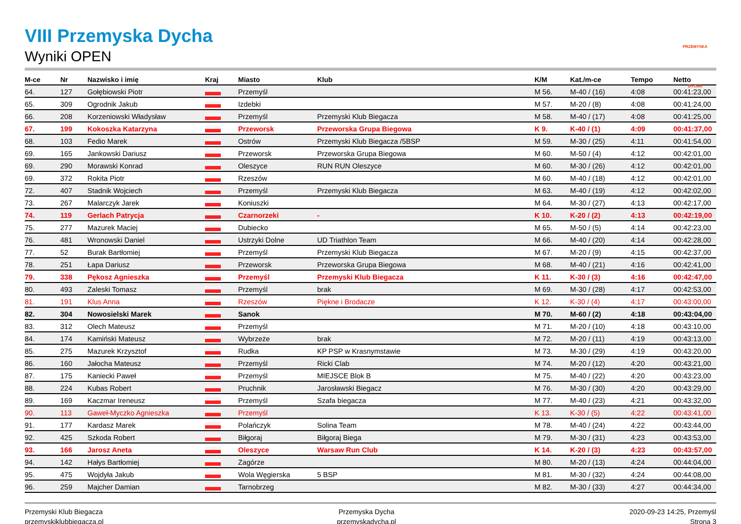PRZEMYSKA DYCHA
VIII Przemyska Dycha
Wyniki OPEN
| M-ce | Nr | Nazwisko i imię | Kraj | Miasto | Klub | K/M | Kat./m-ce | Tempo | Netto |
| --- | --- | --- | --- | --- | --- | --- | --- | --- | --- |
| 64. | 127 | Gołębiowski Piotr | | Przemyśl | | M 56. | M-40 / (16) | 4:08 | 00:41:23,00 |
| 65. | 309 | Ogrodnik Jakub | | Izdebki | | M 57. | M-20 / (8) | 4:08 | 00:41:24,00 |
| 66. | 208 | Korzeniowski Władysław | | Przemyśl | Przemyski Klub Biegacza | M 58. | M-40 / (17) | 4:08 | 00:41:25,00 |
| 67. | 199 | Kokoszka Katarzyna | | Przeworsk | Przeworska Grupa Biegowa | K 9. | K-40 / (1) | 4:09 | 00:41:37,00 |
| 68. | 103 | Fedio Marek | | Ostrów | Przemyski Klub Biegacza /5BSP | M 59. | M-30 / (25) | 4:11 | 00:41:54,00 |
| 69. | 165 | Jankowski Dariusz | | Przeworsk | Przeworska Grupa Biegowa | M 60. | M-50 / (4) | 4:12 | 00:42:01,00 |
| 69. | 290 | Morawski Konrad | | Oleszyce | RUN RUN Oleszyce | M 60. | M-30 / (26) | 4:12 | 00:42:01,00 |
| 69. | 372 | Rokita Piotr | | Rzeszów | | M 60. | M-40 / (18) | 4:12 | 00:42:01,00 |
| 72. | 407 | Stadnik Wojciech | | Przemyśl | Przemyski Klub Biegacza | M 63. | M-40 / (19) | 4:12 | 00:42:02,00 |
| 73. | 267 | Malarczyk Jarek | | Koniuszki | | M 64. | M-30 / (27) | 4:13 | 00:42:17,00 |
| 74. | 119 | Gerlach Patrycja | | Czarnorzeki | - | K 10. | K-20 / (2) | 4:13 | 00:42:19,00 |
| 75. | 277 | Mazurek Maciej | | Dubiecko | | M 65. | M-50 / (5) | 4:14 | 00:42:23,00 |
| 76. | 481 | Wronowski Daniel | | Ustrzyki Dolne | UD Triathlon Team | M 66. | M-40 / (20) | 4:14 | 00:42:28,00 |
| 77. | 52 | Burak Bartłomiej | | Przemyśl | Przemyski Klub Biegacza | M 67. | M-20 / (9) | 4:15 | 00:42:37,00 |
| 78. | 251 | Łapa Dariusz | | Przeworsk | Przeworska Grupa Biegowa | M 68. | M-40 / (21) | 4:16 | 00:42:41,00 |
| 79. | 338 | Pękosz Agnieszka | | Przemyśl | Przemyski Klub Biegacza | K 11. | K-30 / (3) | 4:16 | 00:42:47,00 |
| 80. | 493 | Zaleski Tomasz | | Przemyśl | brak | M 69. | M-30 / (28) | 4:17 | 00:42:53,00 |
| 81. | 191 | Klus Anna | | Rzeszów | Piękne i Brodacze | K 12. | K-30 / (4) | 4:17 | 00:43:00,00 |
| 82. | 304 | Nowosielski Marek | | Sanok | | M 70. | M-60 / (2) | 4:18 | 00:43:04,00 |
| 83. | 312 | Olech Mateusz | | Przemyśl | | M 71. | M-20 / (10) | 4:18 | 00:43:10,00 |
| 84. | 174 | Kamiński Mateusz | | Wybrzeże | brak | M 72. | M-20 / (11) | 4:19 | 00:43:13,00 |
| 85. | 275 | Mazurek Krzysztof | | Rudka | KP PSP w Krasnymstawie | M 73. | M-30 / (29) | 4:19 | 00:43:20,00 |
| 86. | 160 | Jałocha Mateusz | | Przemyśl | Ricki Clab | M 74. | M-20 / (12) | 4:20 | 00:43:21,00 |
| 87. | 175 | Kaniecki Paweł | | Przemyśl | MIEJSCE Blok B | M 75. | M-40 / (22) | 4:20 | 00:43:23,00 |
| 88. | 224 | Kubas Robert | | Pruchnik | Jarosławski Biegacz | M 76. | M-30 / (30) | 4:20 | 00:43:29,00 |
| 89. | 169 | Kaczmar Ireneusz | | Przemyśl | Szafa biegacza | M 77. | M-40 / (23) | 4:21 | 00:43:32,00 |
| 90. | 113 | Gaweł-Myczko Agnieszka | | Przemyśl | | K 13. | K-30 / (5) | 4:22 | 00:43:41,00 |
| 91. | 177 | Kardasz Marek | | Polańczyk | Solina Team | M 78. | M-40 / (24) | 4:22 | 00:43:44,00 |
| 92. | 425 | Szkoda Robert | | Biłgoraj | Biłgoraj Biega | M 79. | M-30 / (31) | 4:23 | 00:43:53,00 |
| 93. | 166 | Jarosz Aneta | | Oleszyce | Warsaw Run Club | K 14. | K-20 / (3) | 4:23 | 00:43:57,00 |
| 94. | 142 | Hałys Bartłomiej | | Zagórze | | M 80. | M-20 / (13) | 4:24 | 00:44:04,00 |
| 95. | 475 | Wojdyła Jakub | | Wola Węgierska | 5 BSP | M 81. | M-30 / (32) | 4:24 | 00:44:08,00 |
| 96. | 259 | Majcher Damian | | Tarnobrzeg | | M 82. | M-30 / (33) | 4:27 | 00:44:34,00 |
Przemyski Klub Biegacza
przemyskiklubbiegacza.pl
Przemyska Dycha
przemyskadycha.pl
2020-09-23 14:25, Przemyśl
Strona 3